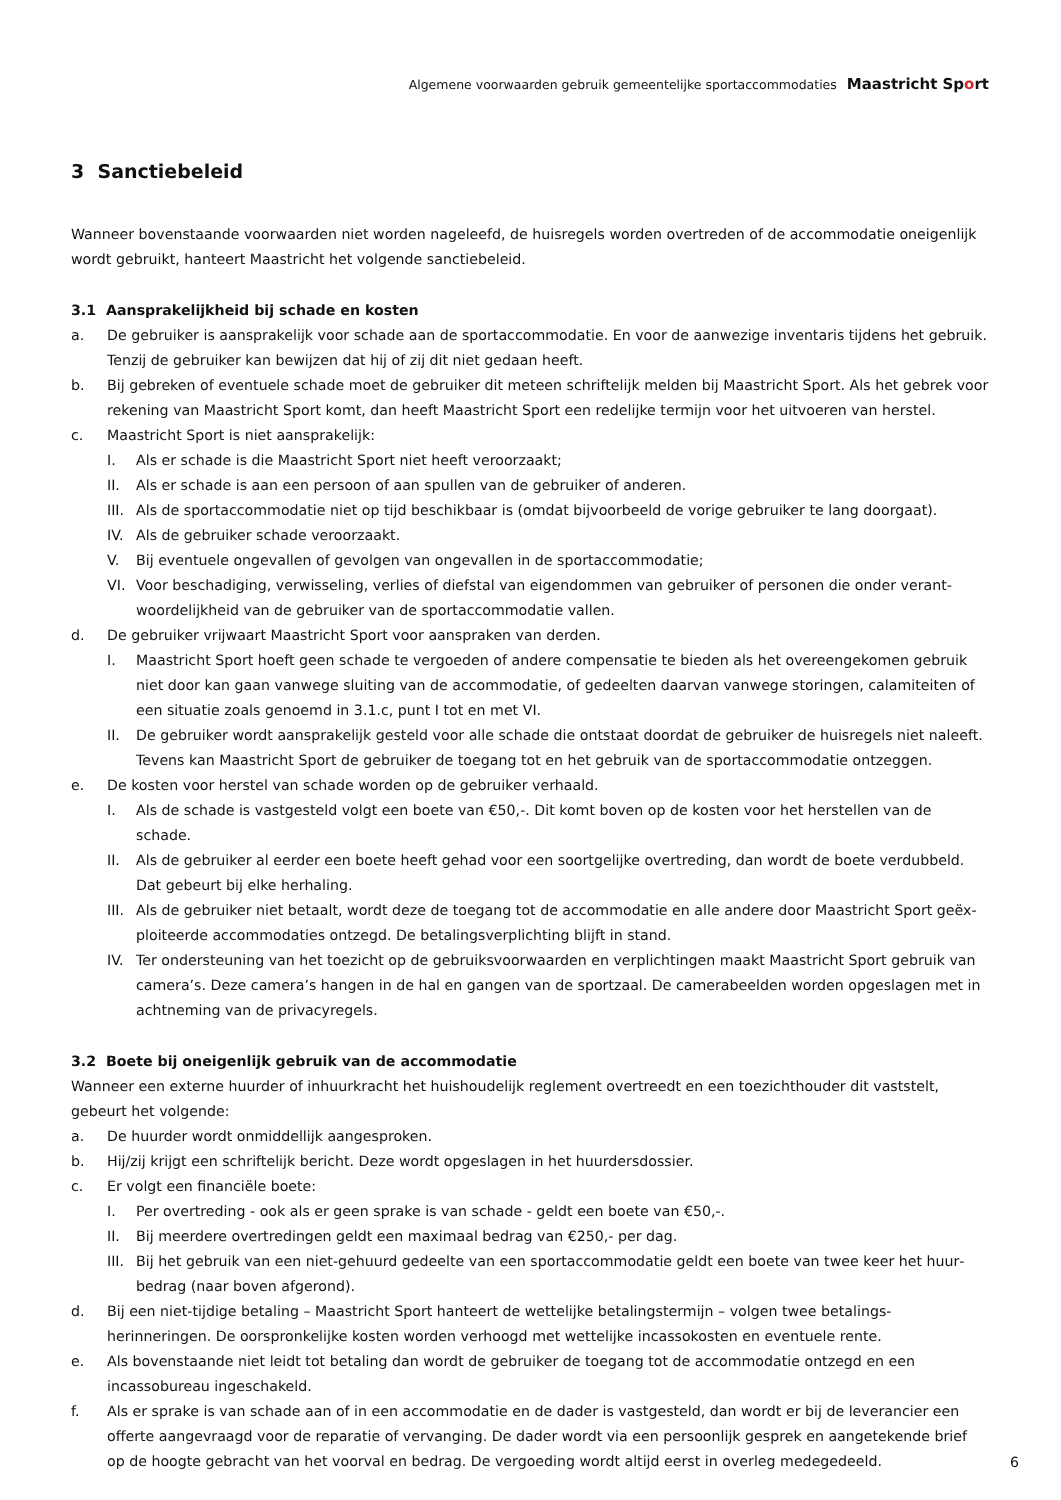Algemene voorwaarden gebruik gemeentelijke sportaccommodaties Maastricht Sport
3 Sanctiebeleid
Wanneer bovenstaande voorwaarden niet worden nageleefd, de huisregels worden overtreden of de accommodatie oneigenlijk wordt gebruikt, hanteert Maastricht het volgende sanctiebeleid.
3.1 Aansprakelijkheid bij schade en kosten
a. De gebruiker is aansprakelijk voor schade aan de sportaccommodatie. En voor de aanwezige inventaris tijdens het gebruik. Tenzij de gebruiker kan bewijzen dat hij of zij dit niet gedaan heeft.
b. Bij gebreken of eventuele schade moet de gebruiker dit meteen schriftelijk melden bij Maastricht Sport. Als het gebrek voor rekening van Maastricht Sport komt, dan heeft Maastricht Sport een redelijke termijn voor het uitvoeren van herstel.
c. Maastricht Sport is niet aansprakelijk:
I. Als er schade is die Maastricht Sport niet heeft veroorzaakt;
II. Als er schade is aan een persoon of aan spullen van de gebruiker of anderen.
III. Als de sportaccommodatie niet op tijd beschikbaar is (omdat bijvoorbeeld de vorige gebruiker te lang doorgaat).
IV. Als de gebruiker schade veroorzaakt.
V. Bij eventuele ongevallen of gevolgen van ongevallen in de sportaccommodatie;
VI. Voor beschadiging, verwisseling, verlies of diefstal van eigendommen van gebruiker of personen die onder verant­woordelijkheid van de gebruiker van de sportaccommodatie vallen.
d. De gebruiker vrijwaart Maastricht Sport voor aanspraken van derden.
I. Maastricht Sport hoeft geen schade te vergoeden of andere compensatie te bieden als het overeengekomen gebruik niet door kan gaan vanwege sluiting van de accommodatie, of gedeelten daarvan vanwege storingen, calamiteiten of een situatie zoals genoemd in 3.1.c, punt I tot en met VI.
II. De gebruiker wordt aansprakelijk gesteld voor alle schade die ontstaat doordat de gebruiker de huisregels niet naleeft. Tevens kan Maastricht Sport de gebruiker de toegang tot en het gebruik van de sportaccommodatie ontzeggen.
e. De kosten voor herstel van schade worden op de gebruiker verhaald.
I. Als de schade is vastgesteld volgt een boete van €50,-. Dit komt boven op de kosten voor het herstellen van de schade.
II. Als de gebruiker al eerder een boete heeft gehad voor een soortgelijke overtreding, dan wordt de boete verdubbeld. Dat gebeurt bij elke herhaling.
III. Als de gebruiker niet betaalt, wordt deze de toegang tot de accommodatie en alle andere door Maastricht Sport geëx­ploiteerde accommodaties ontzegd. De betalingsverplichting blijft in stand.
IV. Ter ondersteuning van het toezicht op de gebruiksvoorwaarden en verplichtingen maakt Maastricht Sport gebruik van camera’s. Deze camera’s hangen in de hal en gangen van de sportzaal. De camerabeelden worden opgeslagen met in achtneming van de privacyregels.
3.2 Boete bij oneigenlijk gebruik van de accommodatie
Wanneer een externe huurder of inhuurkracht het huishoudelijk reglement overtreedt en een toezichthouder dit vaststelt, gebeurt het volgende:
a. De huurder wordt onmiddellijk aangesproken.
b. Hij/zij krijgt een schriftelijk bericht. Deze wordt opgeslagen in het huurdersdossier.
c. Er volgt een financiële boete:
I. Per overtreding - ook als er geen sprake is van schade - geldt een boete van €50,-.
II. Bij meerdere overtredingen geldt een maximaal bedrag van €250,- per dag.
III. Bij het gebruik van een niet-gehuurd gedeelte van een sportaccommodatie geldt een boete van twee keer het huur­bedrag (naar boven afgerond).
d. Bij een niet-tijdige betaling – Maastricht Sport hanteert de wettelijke betalingstermijn – volgen twee betalings­herinneringen. De oorspronkelijke kosten worden verhoogd met wettelijke incassokosten en eventuele rente.
e. Als bovenstaande niet leidt tot betaling dan wordt de gebruiker de toegang tot de accommodatie ontzegd en een incassobureau ingeschakeld.
f. Als er sprake is van schade aan of in een accommodatie en de dader is vastgesteld, dan wordt er bij de leverancier een offerte aangevraagd voor de reparatie of vervanging. De dader wordt via een persoonlijk gesprek en aangetekende brief op de hoogte gebracht van het voorval en bedrag. De vergoeding wordt altijd eerst in overleg medegedeeld.
6